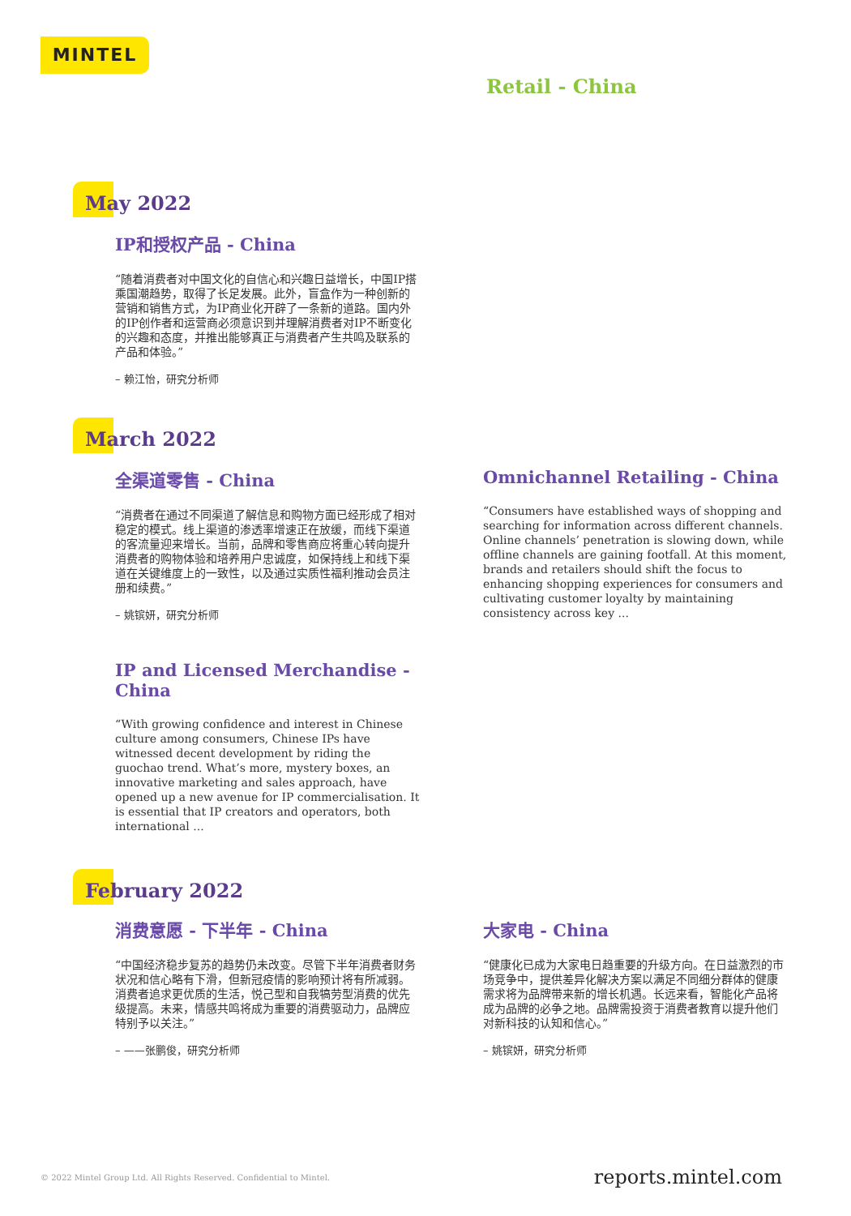MINTEL
Retail - China
May 2022
IP和授权产品 - China
“随着消费者对中国文化的自信心和兴趣日益增长，中国IP搭乘国潮趋势，取得了长足发展。此外，盲盒作为一种创新的营销和销售方式，为IP商业化开辟了一条新的道路。国内外的IP创作者和运营商必须意识到并理解消费者对IP不断变化的兴趣和态度，并推出能够真正与消费者产生共鸣及联系的产品和体验。”
– 赖江怡，研究分析师
March 2022
全渠道零售 - China
“消费者在通过不同渠道了解信息和购物方面已经形成了相对稳定的模式。线上渠道的渗透率增速正在放缓，而线下渠道的客流量迎来增长。当前，品牌和零售商应将重心转向提升消费者的购物体验和培养用户忠诚度，如保持线上和线下渠道在关键维度上的一致性，以及通过实质性福利推动会员注册和续费。”
– 姚镔妍，研究分析师
IP and Licensed Merchandise - China
“With growing confidence and interest in Chinese culture among consumers, Chinese IPs have witnessed decent development by riding the guochao trend. What’s more, mystery boxes, an innovative marketing and sales approach, have opened up a new avenue for IP commercialisation. It is essential that IP creators and operators, both international ...
Omnichannel Retailing - China
“Consumers have established ways of shopping and searching for information across different channels. Online channels’ penetration is slowing down, while offline channels are gaining footfall. At this moment, brands and retailers should shift the focus to enhancing shopping experiences for consumers and cultivating customer loyalty by maintaining consistency across key ...
February 2022
消费意愿 - 下半年 - China
“中国经济稳步复苏的趋势仍未改变。尽管下半年消费者财务状况和信心略有下滑，但新冠疫情的影响预计将有所减弱。消费者追求更优质的生活，悦己型和自我犒劳型消费的优先级提高。未来，情感共鸣将成为重要的消费驱动力，品牌应特别予以关注。”
– ——张鹏俊，研究分析师
大家电 - China
“健康化已成为大家电日趋重要的升级方向。在日益激烈的市场竞争中，提供差异化解决方案以满足不同细分群体的健康需求将为品牌带来新的增长机遇。长远来看，智能化产品将成为品牌的必争之地。品牌需投资于消费者教育以提升他们对新科技的认知和信心。”
– 姚镔妍，研究分析师
© 2022 Mintel Group Ltd. All Rights Reserved. Confidential to Mintel. reports.mintel.com